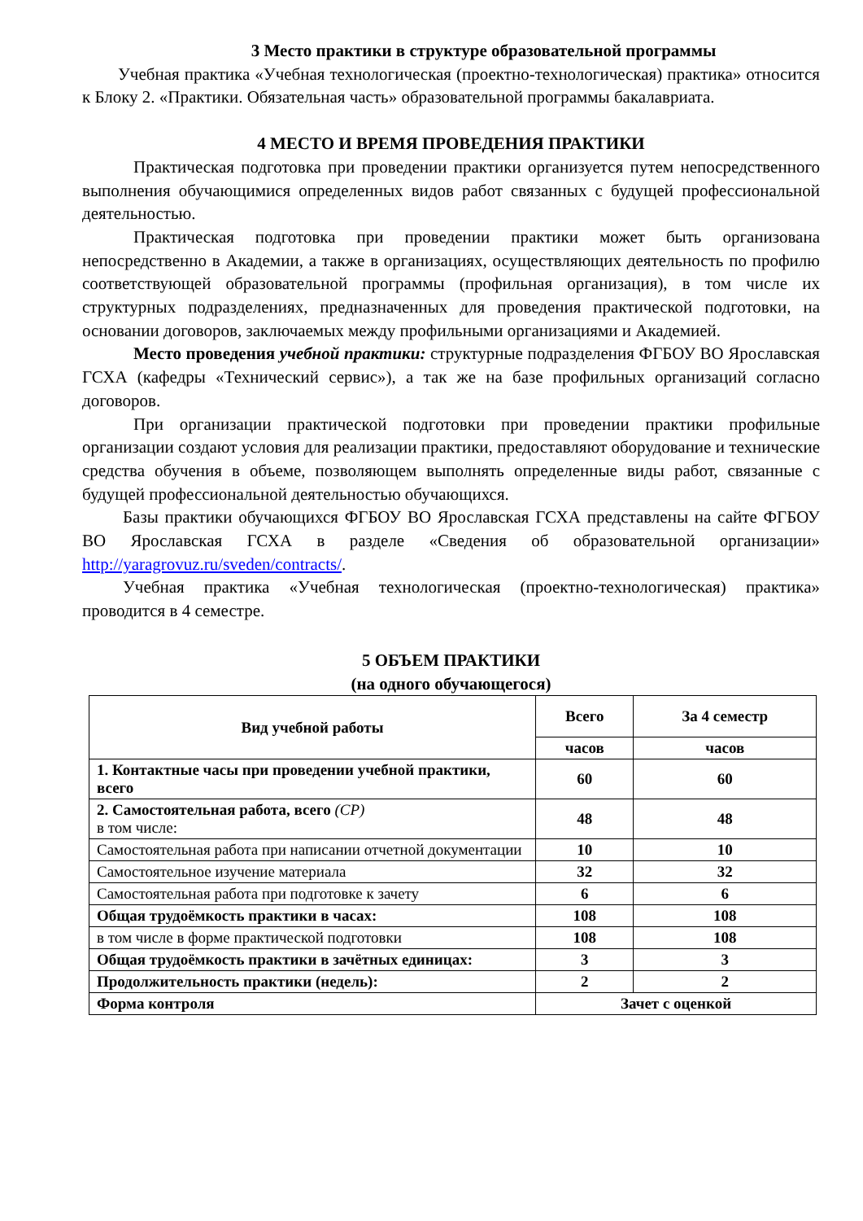3 Место практики в структуре образовательной программы
Учебная практика «Учебная технологическая (проектно-технологическая) практика» относится к Блоку 2. «Практики. Обязательная часть» образовательной программы бакалавриата.
4 МЕСТО И ВРЕМЯ ПРОВЕДЕНИЯ ПРАКТИКИ
Практическая подготовка при проведении практики организуется путем непосредственного выполнения обучающимися определенных видов работ связанных с будущей профессиональной деятельностью.
Практическая подготовка при проведении практики может быть организована непосредственно в Академии, а также в организациях, осуществляющих деятельность по профилю соответствующей образовательной программы (профильная организация), в том числе их структурных подразделениях, предназначенных для проведения практической подготовки, на основании договоров, заключаемых между профильными организациями и Академией.
Место проведения учебной практики: структурные подразделения ФГБОУ ВО Ярославская ГСХА (кафедры «Технический сервис»), а так же на базе профильных организаций согласно договоров.
При организации практической подготовки при проведении практики профильные организации создают условия для реализации практики, предоставляют оборудование и технические средства обучения в объеме, позволяющем выполнять определенные виды работ, связанные с будущей профессиональной деятельностью обучающихся.
Базы практики обучающихся ФГБОУ ВО Ярославская ГСХА представлены на сайте ФГБОУ ВО Ярославская ГСХА в разделе «Сведения об образовательной организации» http://yaragrovuz.ru/sveden/contracts/.
Учебная практика «Учебная технологическая (проектно-технологическая) практика» проводится в 4 семестре.
5 ОБЪЕМ ПРАКТИКИ
(на одного обучающегося)
| Вид учебной работы | Всего | За 4 семестр |
| --- | --- | --- |
| | часов | часов |
| 1. Контактные часы при проведении учебной практики, всего | 60 | 60 |
| 2. Самостоятельная работа, всего (СР) в том числе: | 48 | 48 |
| Самостоятельная работа при написании отчетной документации | 10 | 10 |
| Самостоятельное изучение материала | 32 | 32 |
| Самостоятельная работа при подготовке к зачету | 6 | 6 |
| Общая трудоёмкость практики в часах: | 108 | 108 |
| в том числе в форме практической подготовки | 108 | 108 |
| Общая трудоёмкость практики в зачётных единицах: | 3 | 3 |
| Продолжительность практики (недель): | 2 | 2 |
| Форма контроля | Зачет с оценкой | |